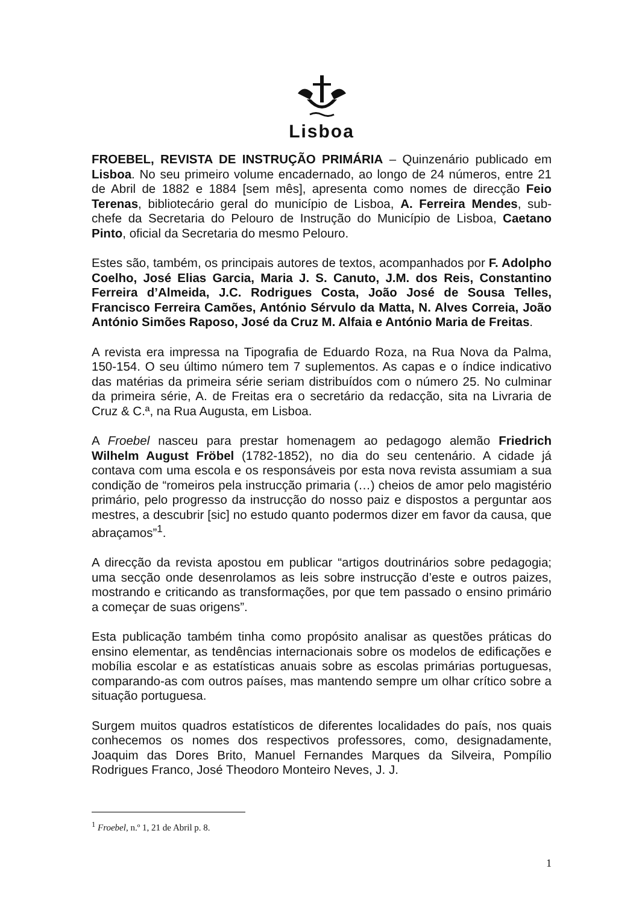Lisboa
FROEBEL, REVISTA DE INSTRUÇÃO PRIMÁRIA – Quinzenário publicado em Lisboa. No seu primeiro volume encadernado, ao longo de 24 números, entre 21 de Abril de 1882 e 1884 [sem mês], apresenta como nomes de direcção Feio Terenas, bibliotecário geral do município de Lisboa, A. Ferreira Mendes, sub-chefe da Secretaria do Pelouro de Instrução do Município de Lisboa, Caetano Pinto, oficial da Secretaria do mesmo Pelouro.
Estes são, também, os principais autores de textos, acompanhados por F. Adolpho Coelho, José Elias Garcia, Maria J. S. Canuto, J.M. dos Reis, Constantino Ferreira d’Almeida, J.C. Rodrigues Costa, João José de Sousa Telles, Francisco Ferreira Camões, António Sérvulo da Matta, N. Alves Correia, João António Simões Raposo, José da Cruz M. Alfaia e António Maria de Freitas.
A revista era impressa na Tipografia de Eduardo Roza, na Rua Nova da Palma, 150-154. O seu último número tem 7 suplementos. As capas e o índice indicativo das matérias da primeira série seriam distribuídos com o número 25. No culminar da primeira série, A. de Freitas era o secretário da redacção, sita na Livraria de Cruz & C.ª, na Rua Augusta, em Lisboa.
A Froebel nasceu para prestar homenagem ao pedagogo alemão Friedrich Wilhelm August Fröbel (1782-1852), no dia do seu centenário. A cidade já contava com uma escola e os responsáveis por esta nova revista assumiam a sua condição de “romeiros pela instrucção primaria (…) cheios de amor pelo magistério primário, pelo progresso da instrucção do nosso paiz e dispostos a perguntar aos mestres, a descubrir [sic] no estudo quanto podermos dizer em favor da causa, que abraçamos”<sup>1</sup>.
A direcção da revista apostou em publicar “artigos doutrinários sobre pedagogia; uma secção onde desenrolamos as leis sobre instrucção d’este e outros paizes, mostrando e criticando as transformações, por que tem passado o ensino primário a começar de suas origens”.
Esta publicação também tinha como propósito analisar as questões práticas do ensino elementar, as tendências internacionais sobre os modelos de edificações e mobília escolar e as estatísticas anuais sobre as escolas primárias portuguesas, comparando-as com outros países, mas mantendo sempre um olhar crítico sobre a situação portuguesa.
Surgem muitos quadros estatísticos de diferentes localidades do país, nos quais conhecemos os nomes dos respectivos professores, como, designadamente, Joaquim das Dores Brito, Manuel Fernandes Marques da Silveira, Pompílio Rodrigues Franco, José Theodoro Monteiro Neves, J. J.
<sup>1</sup> Froebel, n.º 1, 21 de Abril p. 8.
1